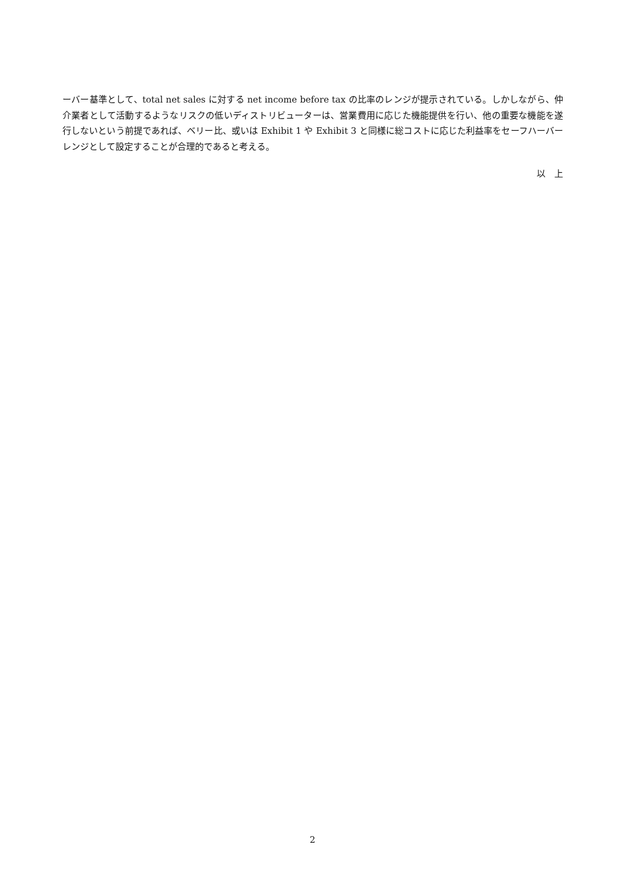ーバー基準として、total net sales に対する net income before tax の比率のレンジが提示されている。しかしながら、仲介業者として活動するようなリスクの低いディストリビューターは、営業費用に応じた機能提供を行い、他の重要な機能を遂行しないという前提であれば、ベリー比、或いは Exhibit 1 や Exhibit 3 と同様に総コストに応じた利益率をセーフハーバーレンジとして設定することが合理的であると考える。
以　上
2